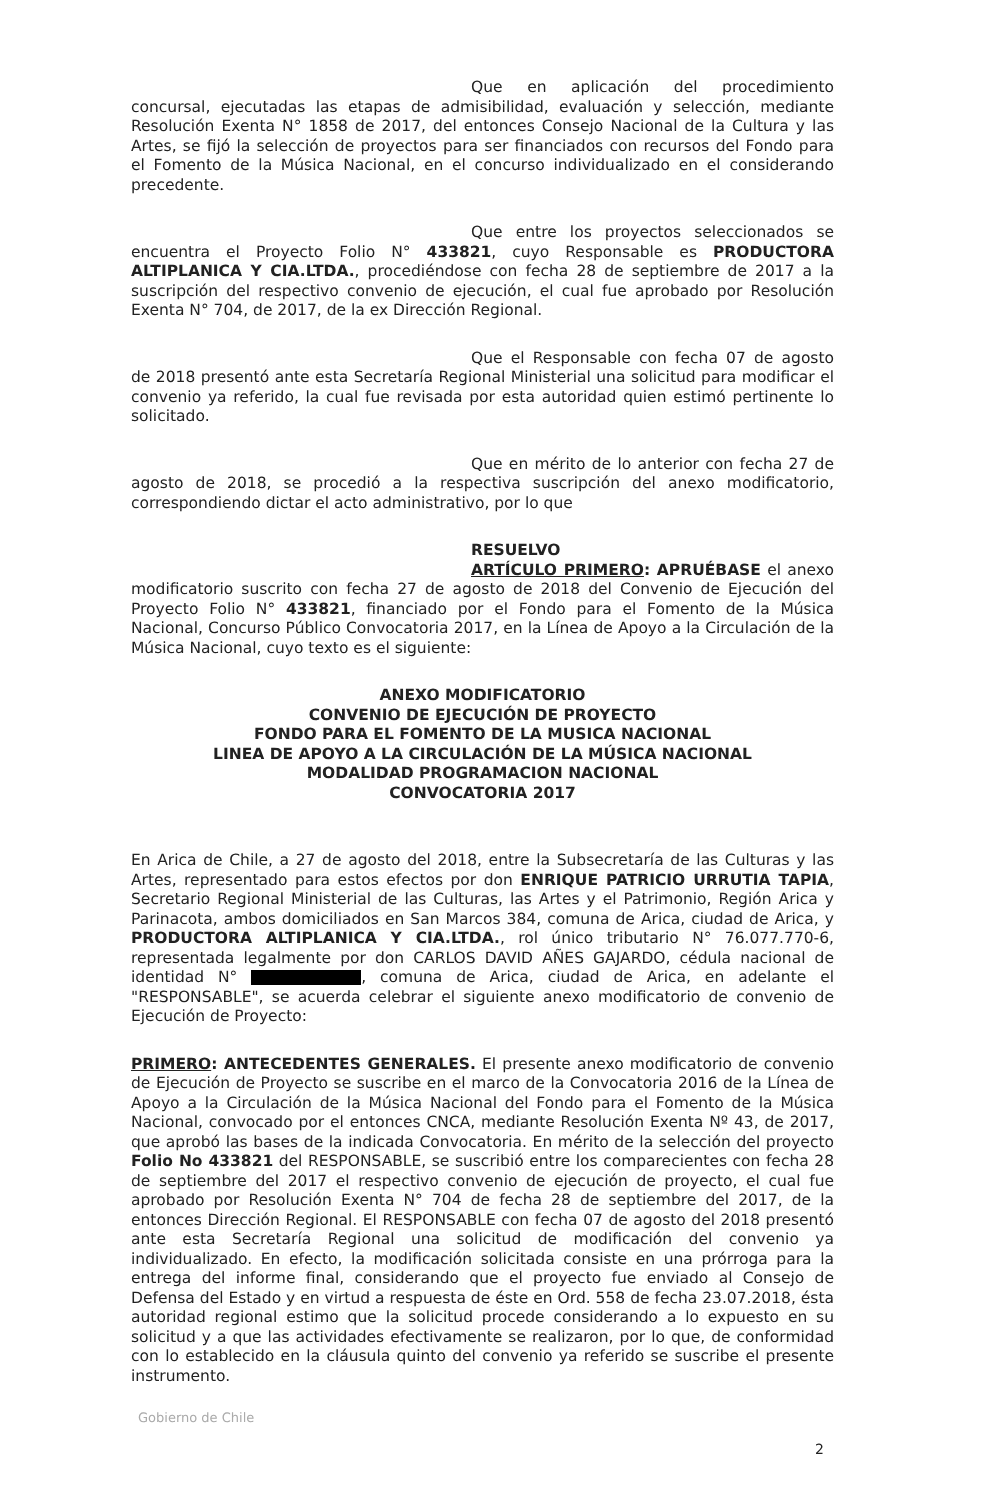Que en aplicación del procedimiento concursal, ejecutadas las etapas de admisibilidad, evaluación y selección, mediante Resolución Exenta N° 1858 de 2017, del entonces Consejo Nacional de la Cultura y las Artes, se fijó la selección de proyectos para ser financiados con recursos del Fondo para el Fomento de la Música Nacional, en el concurso individualizado en el considerando precedente.
Que entre los proyectos seleccionados se encuentra el Proyecto Folio N° 433821, cuyo Responsable es PRODUCTORA ALTIPLANICA Y CIA.LTDA., procediéndose con fecha 28 de septiembre de 2017 a la suscripción del respectivo convenio de ejecución, el cual fue aprobado por Resolución Exenta N° 704, de 2017, de la ex Dirección Regional.
Que el Responsable con fecha 07 de agosto de 2018 presentó ante esta Secretaría Regional Ministerial una solicitud para modificar el convenio ya referido, la cual fue revisada por esta autoridad quien estimó pertinente lo solicitado.
Que en mérito de lo anterior con fecha 27 de agosto de 2018, se procedió a la respectiva suscripción del anexo modificatorio, correspondiendo dictar el acto administrativo, por lo que
RESUELVO
ARTÍCULO PRIMERO: APRUÉBASE el anexo modificatorio suscrito con fecha 27 de agosto de 2018 del Convenio de Ejecución del Proyecto Folio N° 433821, financiado por el Fondo para el Fomento de la Música Nacional, Concurso Público Convocatoria 2017, en la Línea de Apoyo a la Circulación de la Música Nacional, cuyo texto es el siguiente:
ANEXO MODIFICATORIO
CONVENIO DE EJECUCIÓN DE PROYECTO
FONDO PARA EL FOMENTO DE LA MUSICA NACIONAL
LINEA DE APOYO A LA CIRCULACIÓN DE LA MÚSICA NACIONAL
MODALIDAD PROGRAMACION NACIONAL
CONVOCATORIA 2017
En Arica de Chile, a 27 de agosto del 2018, entre la Subsecretaría de las Culturas y las Artes, representado para estos efectos por don ENRIQUE PATRICIO URRUTIA TAPIA, Secretario Regional Ministerial de las Culturas, las Artes y el Patrimonio, Región Arica y Parinacota, ambos domiciliados en San Marcos 384, comuna de Arica, ciudad de Arica, y PRODUCTORA ALTIPLANICA Y CIA.LTDA., rol único tributario N° 76.077.770-6, representada legalmente por don CARLOS DAVID AÑES GAJARDO, cédula nacional de identidad N° , comuna de Arica, ciudad de Arica, en adelante el "RESPONSABLE", se acuerda celebrar el siguiente anexo modificatorio de convenio de Ejecución de Proyecto:
PRIMERO: ANTECEDENTES GENERALES. El presente anexo modificatorio de convenio de Ejecución de Proyecto se suscribe en el marco de la Convocatoria 2016 de la Línea de Apoyo a la Circulación de la Música Nacional del Fondo para el Fomento de la Música Nacional, convocado por el entonces CNCA, mediante Resolución Exenta Nº 43, de 2017, que aprobó las bases de la indicada Convocatoria. En mérito de la selección del proyecto Folio No 433821 del RESPONSABLE, se suscribió entre los comparecientes con fecha 28 de septiembre del 2017 el respectivo convenio de ejecución de proyecto, el cual fue aprobado por Resolución Exenta N° 704 de fecha 28 de septiembre del 2017, de la entonces Dirección Regional. El RESPONSABLE con fecha 07 de agosto del 2018 presentó ante esta Secretaría Regional una solicitud de modificación del convenio ya individualizado. En efecto, la modificación solicitada consiste en una prórroga para la entrega del informe final, considerando que el proyecto fue enviado al Consejo de Defensa del Estado y en virtud a respuesta de éste en Ord. 558 de fecha 23.07.2018, ésta autoridad regional estimo que la solicitud procede considerando a lo expuesto en su solicitud y a que las actividades efectivamente se realizaron, por lo que, de conformidad con lo establecido en la cláusula quinto del convenio ya referido se suscribe el presente instrumento.
Gobierno de Chile
2